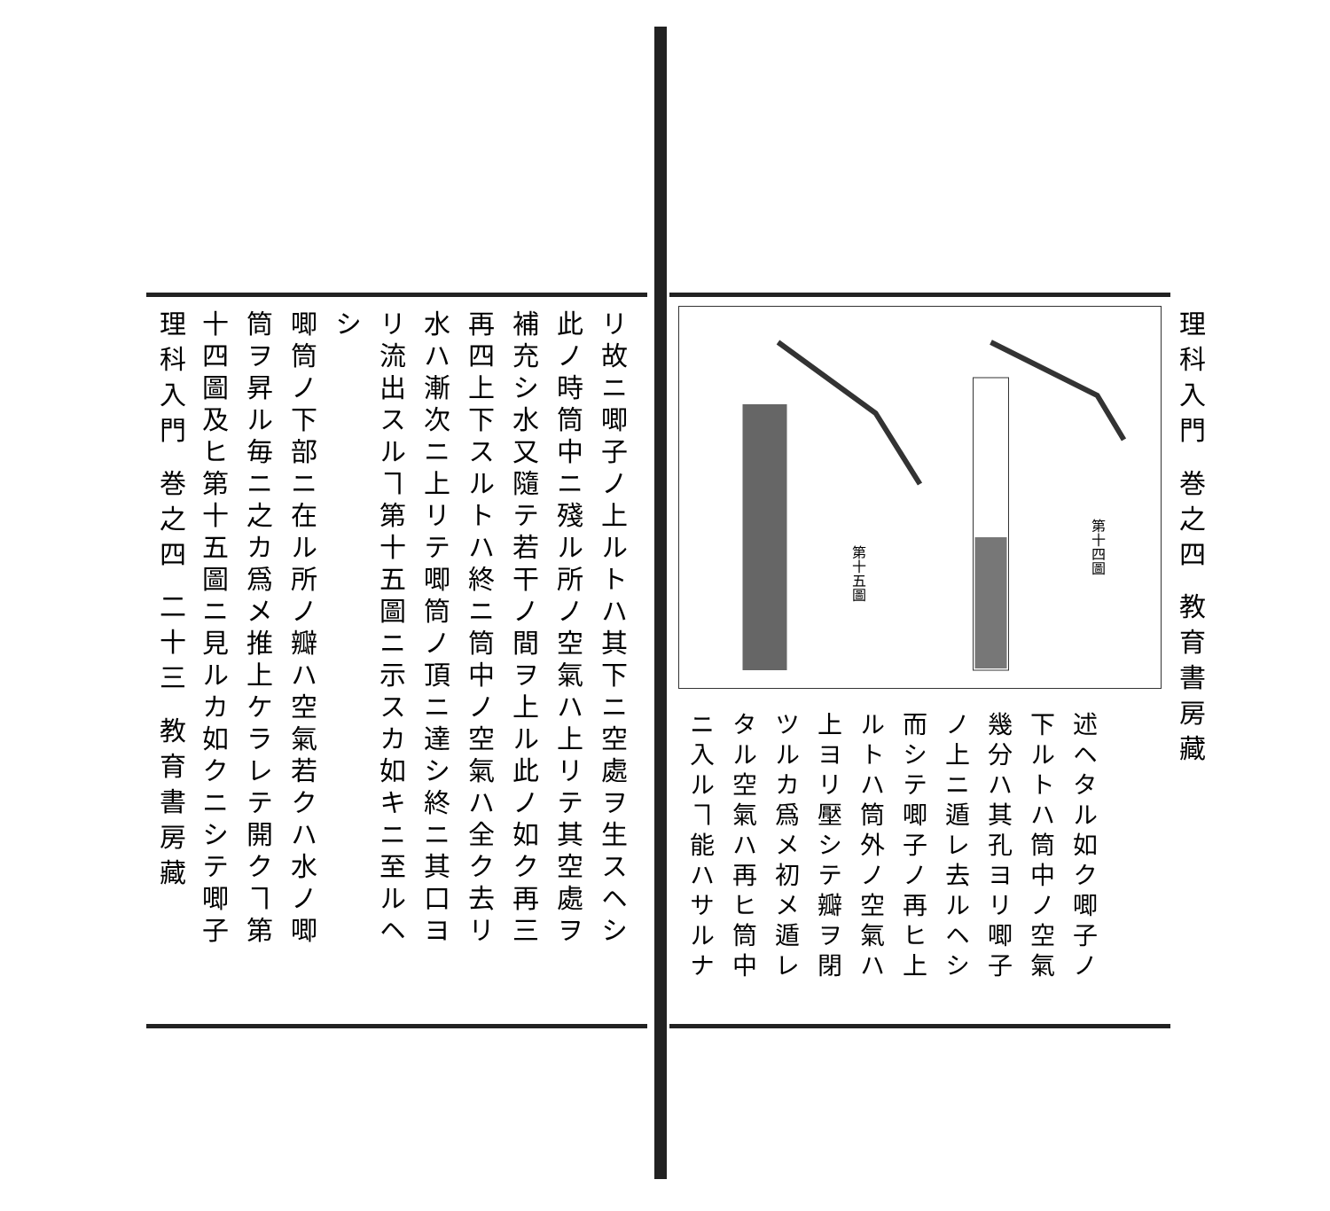理科入門 巻之四 二十三 教育書房藏
リ故ニ唧子ノ上ルトハ其下ニ空處ヲ生スヘシ
此ノ時筒中ニ殘ル所ノ空氣ハ上リテ其空處ヲ
補充シ水又隨テ若干ノ間ヲ上ル此ノ如ク再三
再四上下スルトハ終ニ筒中ノ空氣ハ全ク去リ
水ハ漸次ニ上リテ唧筒ノ頂ニ達シ終ニ其口ヨ
リ流出スルヿ第十五圖ニ示スカ如キニ至ルヘ
シ
唧筒ノ下部ニ在ル所ノ瓣ハ空氣若クハ水ノ唧
筒ヲ昇ル毎ニ之カ爲メ推上ケラレテ開クヿ第
十四圖及ヒ第十五圖ニ見ルカ如クニシテ唧子
第十五圖
第十四圖
述ヘタル如ク唧子ノ
下ルトハ筒中ノ空氣
幾分ハ其孔ヨリ唧子
ノ上ニ遁レ去ルヘシ
而シテ唧子ノ再ヒ上
ルトハ筒外ノ空氣ハ
上ヨリ壓シテ瓣ヲ閉
ツルカ爲メ初メ遁レ
タル空氣ハ再ヒ筒中
ニ入ルヿ能ハサルナ
理科入門 巻之四 教育書房藏